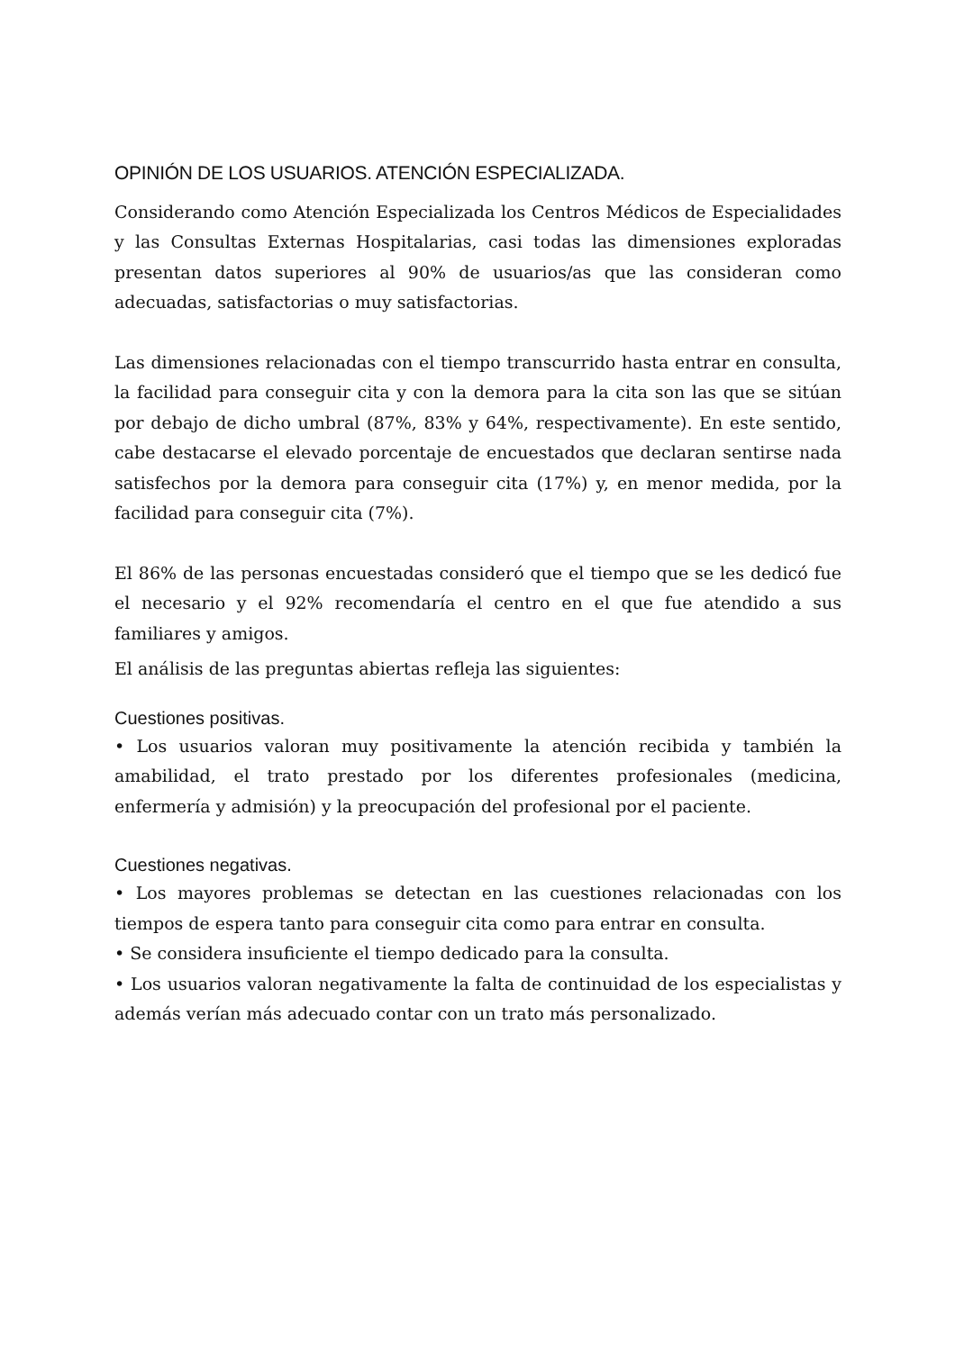OPINIÓN DE LOS USUARIOS. ATENCIÓN ESPECIALIZADA.
Considerando como Atención Especializada los Centros Médicos de Especialidades y las Consultas Externas Hospitalarias, casi todas las dimensiones exploradas presentan datos superiores al 90% de usuarios/as que las consideran como adecuadas, satisfactorias o muy satisfactorias.
Las dimensiones relacionadas con el tiempo transcurrido hasta entrar en consulta, la facilidad para conseguir cita y con la demora para la cita son las que se sitúan por debajo de dicho umbral (87%, 83% y 64%, respectivamente). En este sentido, cabe destacarse el elevado porcentaje de encuestados que declaran sentirse nada satisfechos por la demora para conseguir cita (17%) y, en menor medida, por la facilidad para conseguir cita (7%).
El 86% de las personas encuestadas consideró que el tiempo que se les dedicó fue el necesario y el 92% recomendaría el centro en el que fue atendido a sus familiares y amigos.
El análisis de las preguntas abiertas refleja las siguientes:
Cuestiones positivas.
• Los usuarios valoran muy positivamente la atención recibida y también la amabilidad, el trato prestado por los diferentes profesionales (medicina, enfermería y admisión) y la preocupación del profesional por el paciente.
Cuestiones negativas.
• Los mayores problemas se detectan en las cuestiones relacionadas con los tiempos de espera tanto para conseguir cita como para entrar en consulta.
• Se considera insuficiente el tiempo dedicado para la consulta.
• Los usuarios valoran negativamente la falta de continuidad de los especialistas y además verían más adecuado contar con un trato más personalizado.